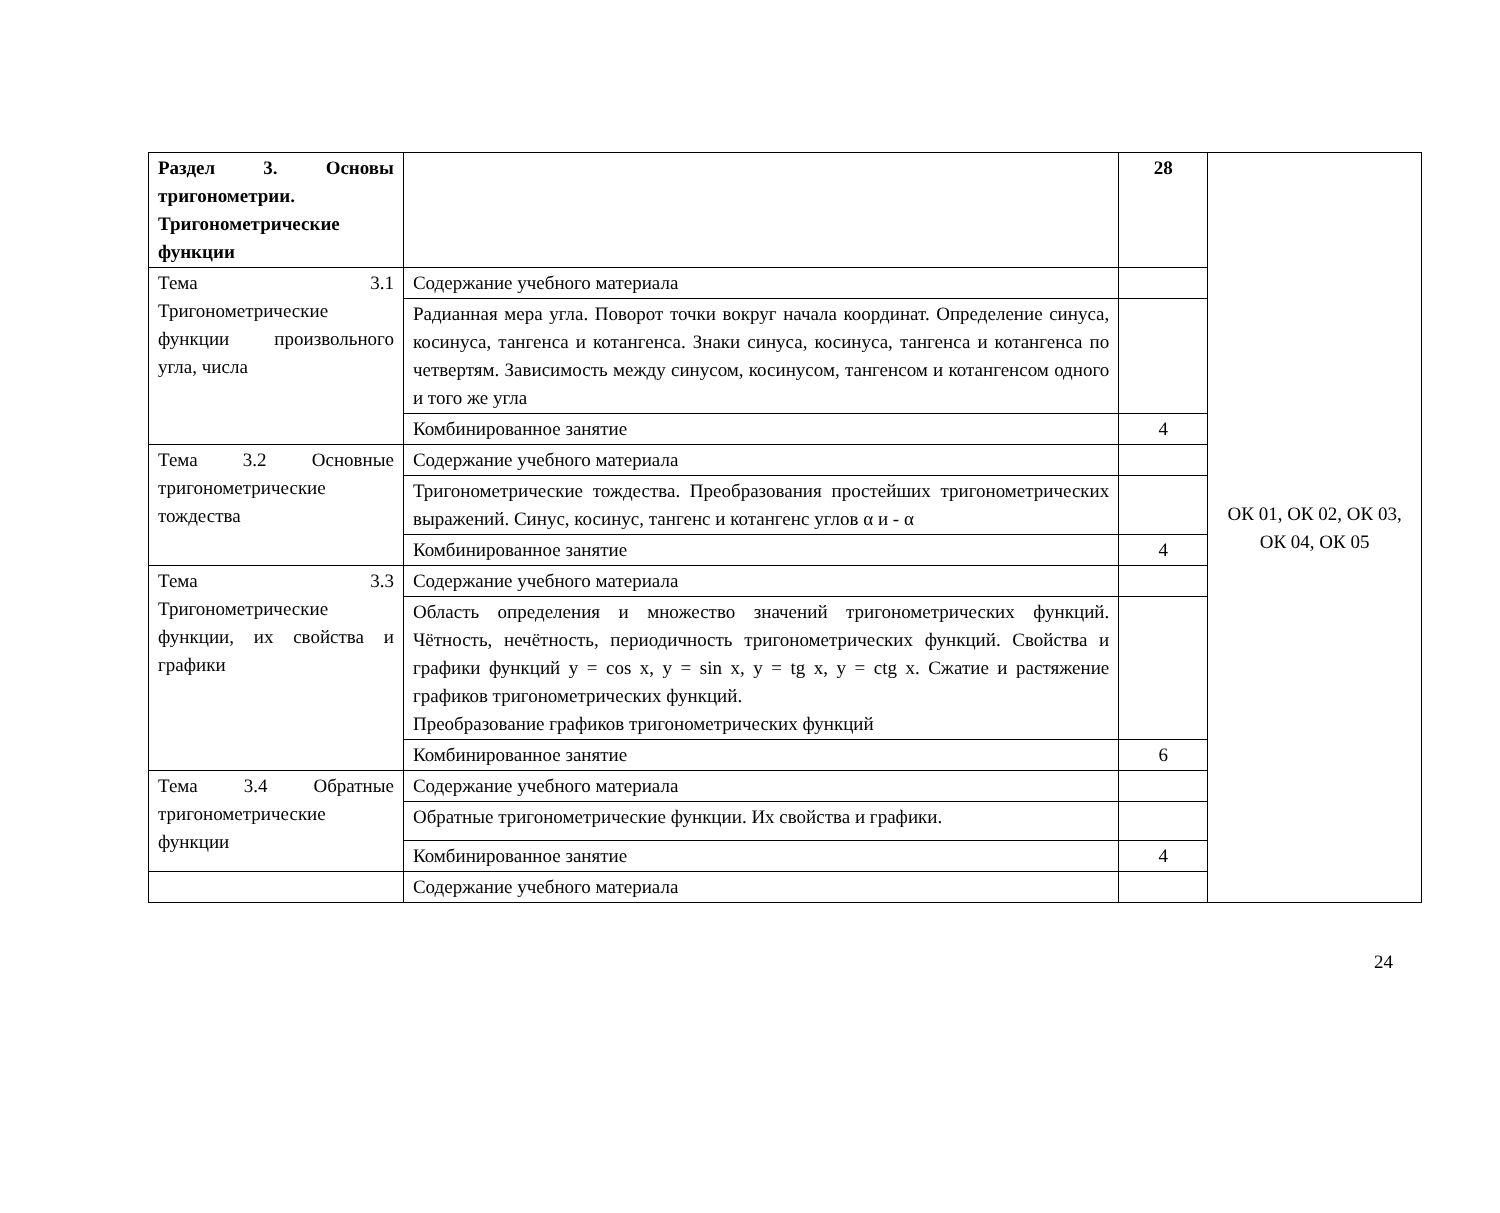| Раздел 3. Основы тригонометрии. Тригонометрические функции | | 28 | ОК 01, ОК 02, ОК 03, ОК 04, ОК 05 |
| Тема 3.1 Тригонометрические функции произвольного угла, числа | Содержание учебного материала | | |
| | Радианная мера угла. Поворот точки вокруг начала координат. Определение синуса, косинуса, тангенса и котангенса. Знаки синуса, косинуса, тангенса и котангенса по четвертям. Зависимость между синусом, косинусом, тангенсом и котангенсом одного и того же угла | | |
| | Комбинированное занятие | 4 | |
| Тема 3.2 Основные тригонометрические тождества | Содержание учебного материала | | |
| | Тригонометрические тождества. Преобразования простейших тригонометрических выражений. Синус, косинус, тангенс и котангенс углов α и - α | | |
| | Комбинированное занятие | 4 | |
| Тема 3.3 Тригонометрические функции, их свойства и графики | Содержание учебного материала | | |
| | Область определения и множество значений тригонометрических функций. Чётность, нечётность, периодичность тригонометрических функций. Свойства и графики функций y = cos x, y = sin x, y = tg x, y = ctg x. Сжатие и растяжение графиков тригонометрических функций. Преобразование графиков тригонометрических функций | | |
| | Комбинированное занятие | 6 | |
| Тема 3.4 Обратные тригонометрические функции | Содержание учебного материала | | |
| | Обратные тригонометрические функции. Их свойства и графики. | | |
| | Комбинированное занятие | 4 | |
| | Содержание учебного материала | | |
24